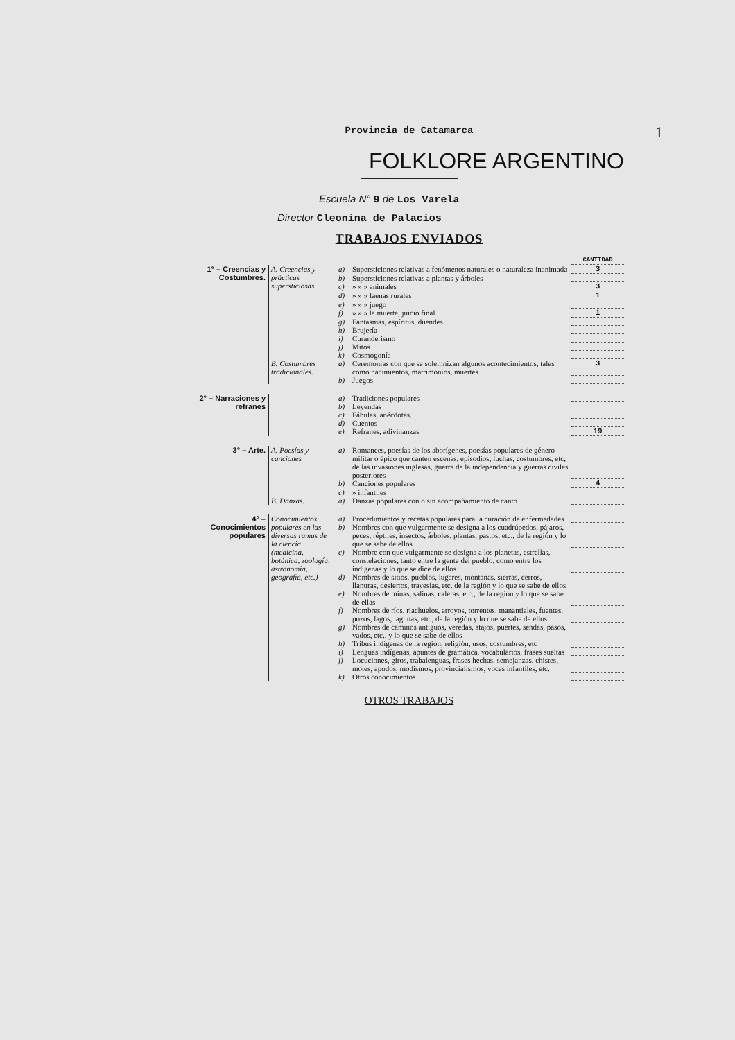1
Provincia de Catamarca
FOLKLORE ARGENTINO
Escuela N° 9 de Los Varela
Director Cleonina de Palacios
TRABAJOS ENVIADOS
| | | | | CANTIDAD |
| 1° – Creencias y Costumbres. | A. Creencias y prácticas supersticiosas. | a) | Supersticiones relativas a fenómenos naturales o naturaleza inanimada | 3 |
| | | b) | Supersticiones relativas a plantas y árboles | |
| | | c) | » » » animales | 3 |
| | | d) | » » » faenas rurales | 1 |
| | | e) | » » » juego | |
| | | f) | » » » la muerte, juicio final | 1 |
| | | g) | Fantasmas, espíritus, duendes | |
| | | h) | Brujería | |
| | | i) | Curanderismo | |
| | | j) | Mitos | |
| | | k) | Cosmogonía | |
| | B. Costumbres tradicionales. | a) | Ceremonias con que se solemnizan algunos acontecimientos, tales como nacimientos, matrimonios, muertes | 3 |
| | | b) | Juegos | |
| 2° – Narraciones y refranes | | a) | Tradiciones populares | |
| | | b) | Leyendas | |
| | | c) | Fábulas, anécdotas. | |
| | | d) | Cuentos | |
| | | e) | Refranes, adivinanzas | 19 |
| 3° – Arte. | A. Poesías y canciones | a) | Romances, poesías de los aborígenes, poesías populares de género militar o épico que canten escenas, episodios, luchas, costumbres, etc, de las invasiones inglesas, guerra de la independencia y guerras civiles posteriores | |
| | | b) | Canciones populares | 4 |
| | | c) | » infantiles | |
| | B. Danzas. | a) | Danzas populares con o sin acompañamiento de canto | |
| 4° – Conocimientos populares | Conocimientos populares en las diversas ramas de la ciencia (medicina, botánica, zoología, astronomía, geografía, etc.) | a) | Procedimientos y recetas populares para la curación de enfermedades | |
| | | b) | Nombres con que vulgarmente se designa a los cuadrúpedos, pájaros, peces, réptiles, insectos, árboles, plantas, pastos, etc., de la región y lo que se sabe de ellos | |
| | | c) | Nombre con que vulgarmente se designa a los planetas, estrellas, constelaciones, tanto entre la gente del pueblo, como entre los indígenas y lo que se dice de ellos | |
| | | d) | Nombres de sitios, pueblos, lugares, montañas, sierras, cerros, llanuras, desiertos, travesías, etc. de la región y lo que se sabe de ellos | |
| | | e) | Nombres de minas, salinas, caleras, etc., de la región y lo que se sabe de ellas | |
| | | f) | Nombres de ríos, riachuelos, arroyos, torrentes, manantiales, fuentes, pozos, lagos, lagunas, etc., de la región y lo que se sabe de ellos | |
| | | g) | Nombres de caminos antiguos, veredas, atajos, puertes, sendas, pasos, vados, etc., y lo que se sabe de ellos | |
| | | h) | Tribus indígenas de la región, religión, usos, costumbres, etc | |
| | | i) | Lenguas indígenas, apuntes de gramática, vocabularios, frases sueltas | |
| | | j) | Locuciones, giros, trabalenguas, frases hechas, semejanzas, chistes, motes, apodos, modismos, provincialismos, voces infantiles, etc. | |
| | | k) | Otros conocimientos | |
OTROS TRABAJOS